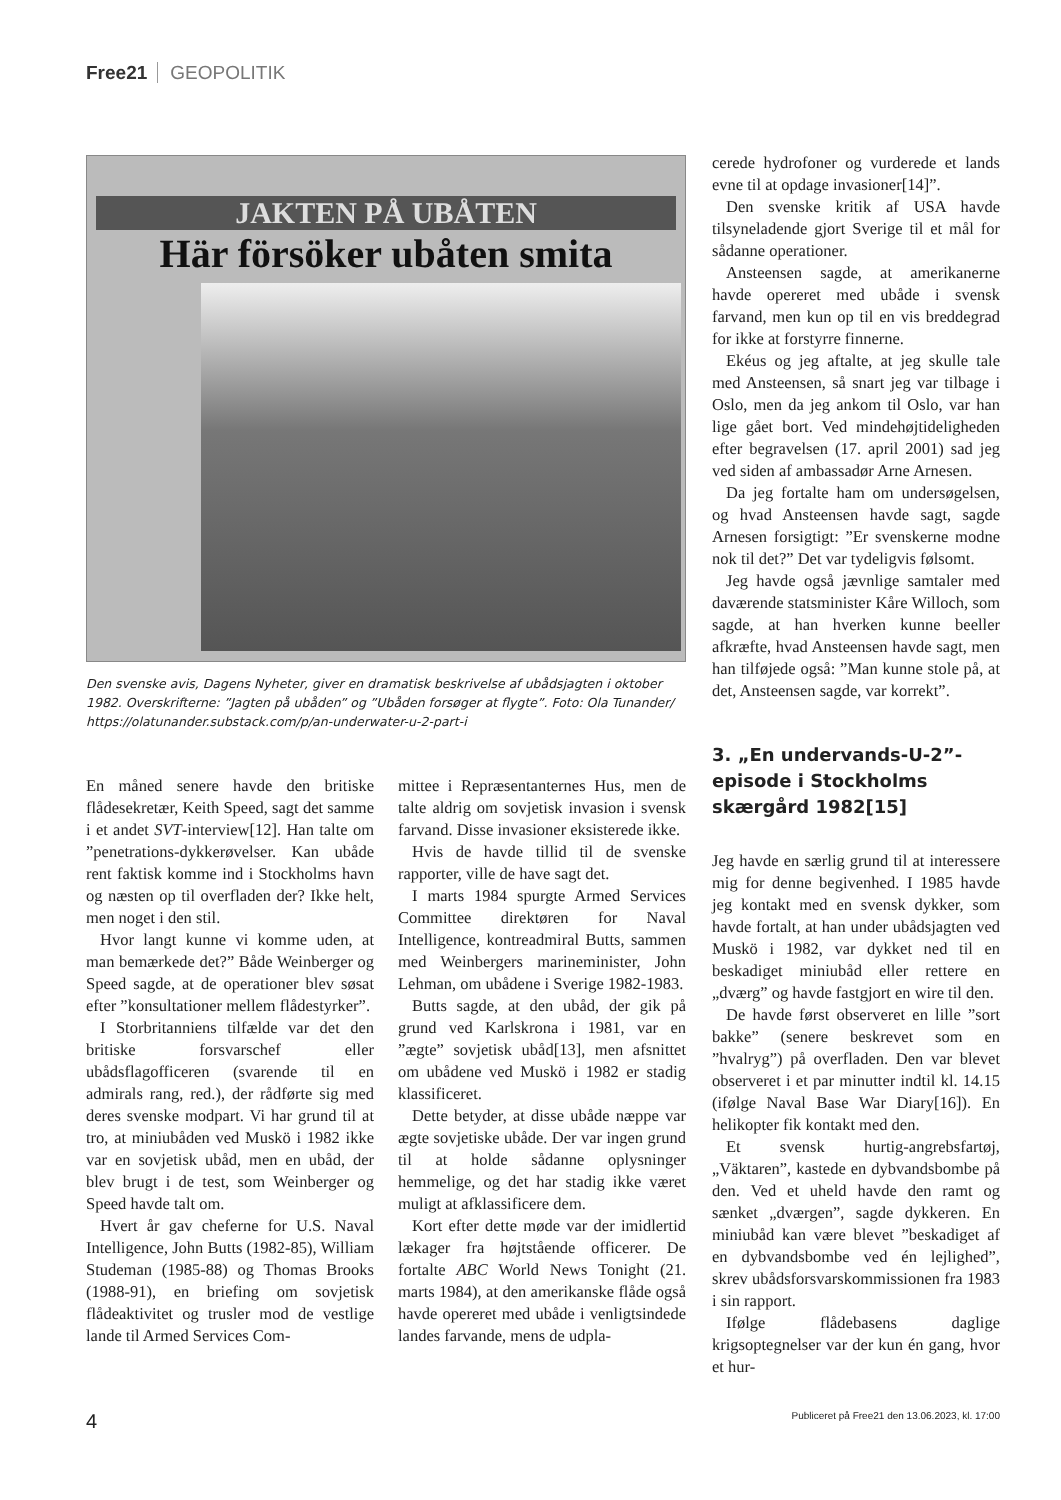Free21 GEOPOLITIK
JAKTEN PÅ UBÅTEN
Här försöker ubåten smita
Den svenske avis, Dagens Nyheter, giver en dramatisk beskrivelse af ubådsjagten i oktober 1982. Overskrifterne: ”Jagten på ubåden” og ”Ubåden forsøger at flygte”. Foto: Ola Tunander/ https://olatunander.substack.com/p/an-underwater-u-2-part-i
En måned senere havde den britiske flådesekretær, Keith Speed, sagt det samme i et andet SVT-interview[12]. Han talte om ”penetrations-dykkerøvelser. Kan ubåde rent faktisk komme ind i Stockholms havn og næsten op til overfladen der? Ikke helt, men noget i den stil.
Hvor langt kunne vi komme uden, at man bemærkede det?” Både Weinberger og Speed sagde, at de operationer blev søsat efter ”konsultationer mellem flådestyrker”.
I Storbritanniens tilfælde var det den britiske forsvarschef eller ubådsflagofficeren (svarende til en admirals rang, red.), der rådførte sig med deres svenske modpart. Vi har grund til at tro, at miniubåden ved Muskö i 1982 ikke var en sovjetisk ubåd, men en ubåd, der blev brugt i de test, som Weinberger og Speed havde talt om.
Hvert år gav cheferne for U.S. Naval Intelligence, John Butts (1982-85), William Studeman (1985-88) og Thomas Brooks (1988-91), en briefing om sovjetisk flådeaktivitet og trusler mod de vestlige lande til Armed Services Com-
mittee i Repræsentanternes Hus, men de talte aldrig om sovjetisk invasion i svensk farvand. Disse invasioner eksisterede ikke.
Hvis de havde tillid til de svenske rapporter, ville de have sagt det.
I marts 1984 spurgte Armed Services Committee direktøren for Naval Intelligence, kontreadmiral Butts, sammen med Weinbergers marineminister, John Lehman, om ubådene i Sverige 1982-1983.
Butts sagde, at den ubåd, der gik på grund ved Karlskrona i 1981, var en ”ægte” sovjetisk ubåd[13], men afsnittet om ubådene ved Muskö i 1982 er stadig klassificeret.
Dette betyder, at disse ubåde næppe var ægte sovjetiske ubåde. Der var ingen grund til at holde sådanne oplysninger hemmelige, og det har stadig ikke været muligt at afklassificere dem.
Kort efter dette møde var der imidlertid lækager fra højtstående officerer. De fortalte ABC World News Tonight (21. marts 1984), at den amerikanske flåde også havde opereret med ubåde i venligtsindede landes farvande, mens de udpla-
cerede hydrofoner og vurderede et lands evne til at opdage invasioner[14]”.
Den svenske kritik af USA havde tilsyneladende gjort Sverige til et mål for sådanne operationer.
Ansteensen sagde, at amerikanerne havde opereret med ubåde i svensk farvand, men kun op til en vis breddegrad for ikke at forstyrre finnerne.
Ekéus og jeg aftalte, at jeg skulle tale med Ansteensen, så snart jeg var tilbage i Oslo, men da jeg ankom til Oslo, var han lige gået bort. Ved mindehøjtideligheden efter begravelsen (17. april 2001) sad jeg ved siden af ambassadør Arne Arnesen.
Da jeg fortalte ham om undersøgelsen, og hvad Ansteensen havde sagt, sagde Arnesen forsigtigt: ”Er svenskerne modne nok til det?” Det var tydeligvis følsomt.
Jeg havde også jævnlige samtaler med daværende statsminister Kåre Willoch, som sagde, at han hverken kunne beeller afkræfte, hvad Ansteensen havde sagt, men han tilføjede også: ”Man kunne stole på, at det, Ansteensen sagde, var korrekt”.
3. „En undervands-U-2”-episode i Stockholms skærgård 1982[15]
Jeg havde en særlig grund til at interessere mig for denne begivenhed. I 1985 havde jeg kontakt med en svensk dykker, som havde fortalt, at han under ubådsjagten ved Muskö i 1982, var dykket ned til en beskadiget miniubåd eller rettere en „dværg” og havde fastgjort en wire til den.
De havde først observeret en lille ”sort bakke” (senere beskrevet som en ”hvalryg”) på overfladen. Den var blevet observeret i et par minutter indtil kl. 14.15 (ifølge Naval Base War Diary[16]). En helikopter fik kontakt med den.
Et svensk hurtig-angrebsfartøj, „Väktaren”, kastede en dybvandsbombe på den. Ved et uheld havde den ramt og sænket „dværgen”, sagde dykkeren. En miniubåd kan være blevet ”beskadiget af en dybvandsbombe ved én lejlighed”, skrev ubådsforsvarskommissionen fra 1983 i sin rapport.
Ifølge flådebasens daglige krigsoptegnelser var der kun én gang, hvor et hur-
4 Publiceret på Free21 den 13.06.2023, kl. 17:00